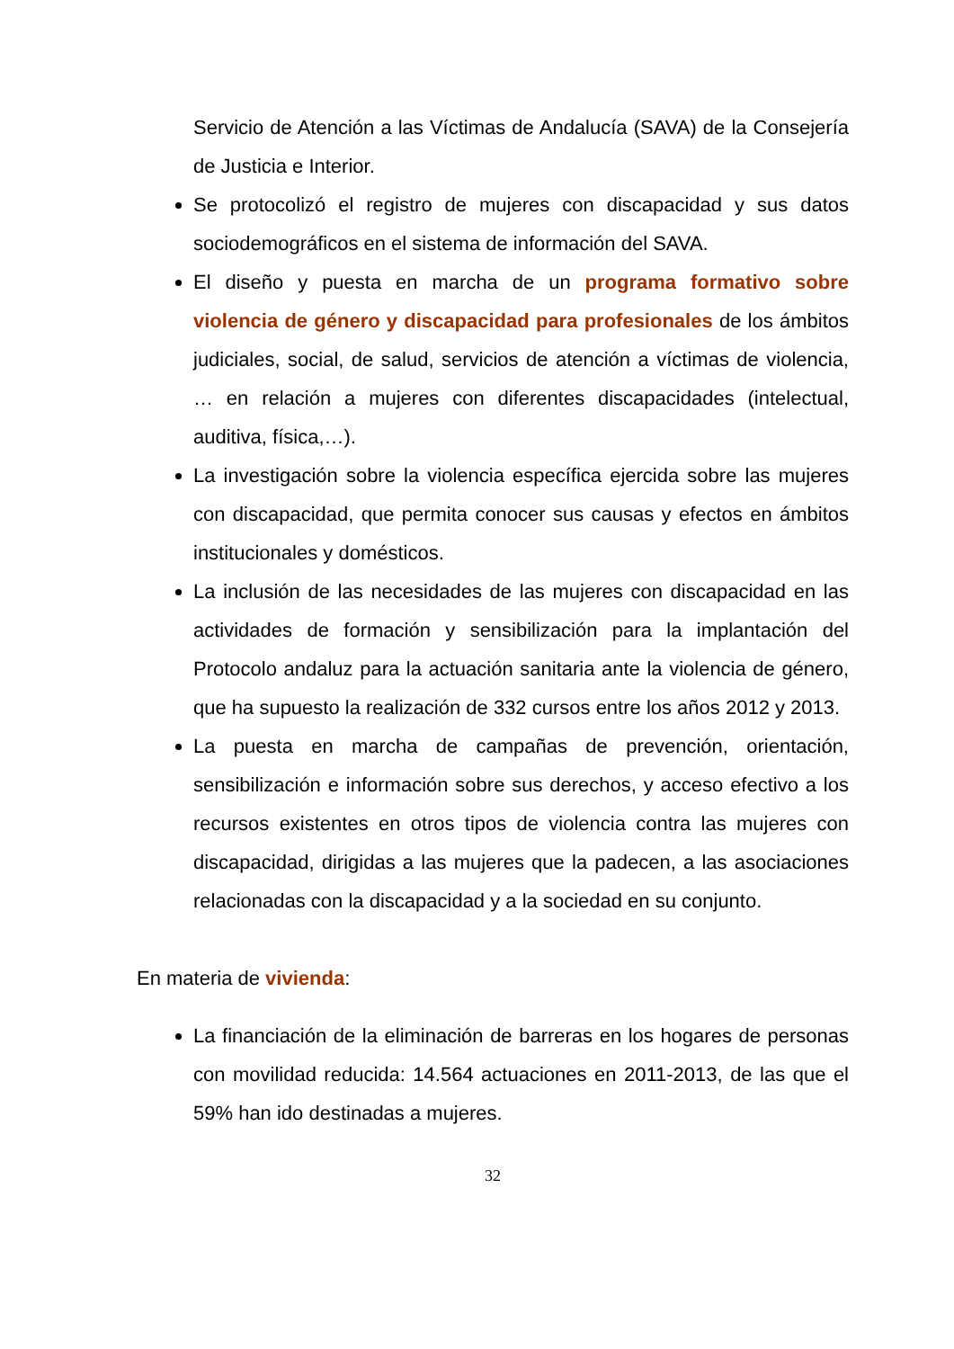Servicio de Atención a las Víctimas de Andalucía (SAVA) de la Consejería de Justicia e Interior.
Se protocolizó el registro de mujeres con discapacidad y sus datos sociodemográficos en el sistema de información del SAVA.
El diseño y puesta en marcha de un programa formativo sobre violencia de género y discapacidad para profesionales de los ámbitos judiciales, social, de salud, servicios de atención a víctimas de violencia, … en relación a mujeres con diferentes discapacidades (intelectual, auditiva, física,…).
La investigación sobre la violencia específica ejercida sobre las mujeres con discapacidad, que permita conocer sus causas y efectos en ámbitos institucionales y domésticos.
La inclusión de las necesidades de las mujeres con discapacidad en las actividades de formación y sensibilización para la implantación del Protocolo andaluz para la actuación sanitaria ante la violencia de género, que ha supuesto la realización de 332 cursos entre los años 2012 y 2013.
La puesta en marcha de campañas de prevención, orientación, sensibilización e información sobre sus derechos, y acceso efectivo a los recursos existentes en otros tipos de violencia contra las mujeres con discapacidad, dirigidas a las mujeres que la padecen, a las asociaciones relacionadas con la discapacidad y a la sociedad en su conjunto.
En materia de vivienda:
La financiación de la eliminación de barreras en los hogares de personas con movilidad reducida: 14.564 actuaciones en 2011-2013, de las que el 59% han ido destinadas a mujeres.
32